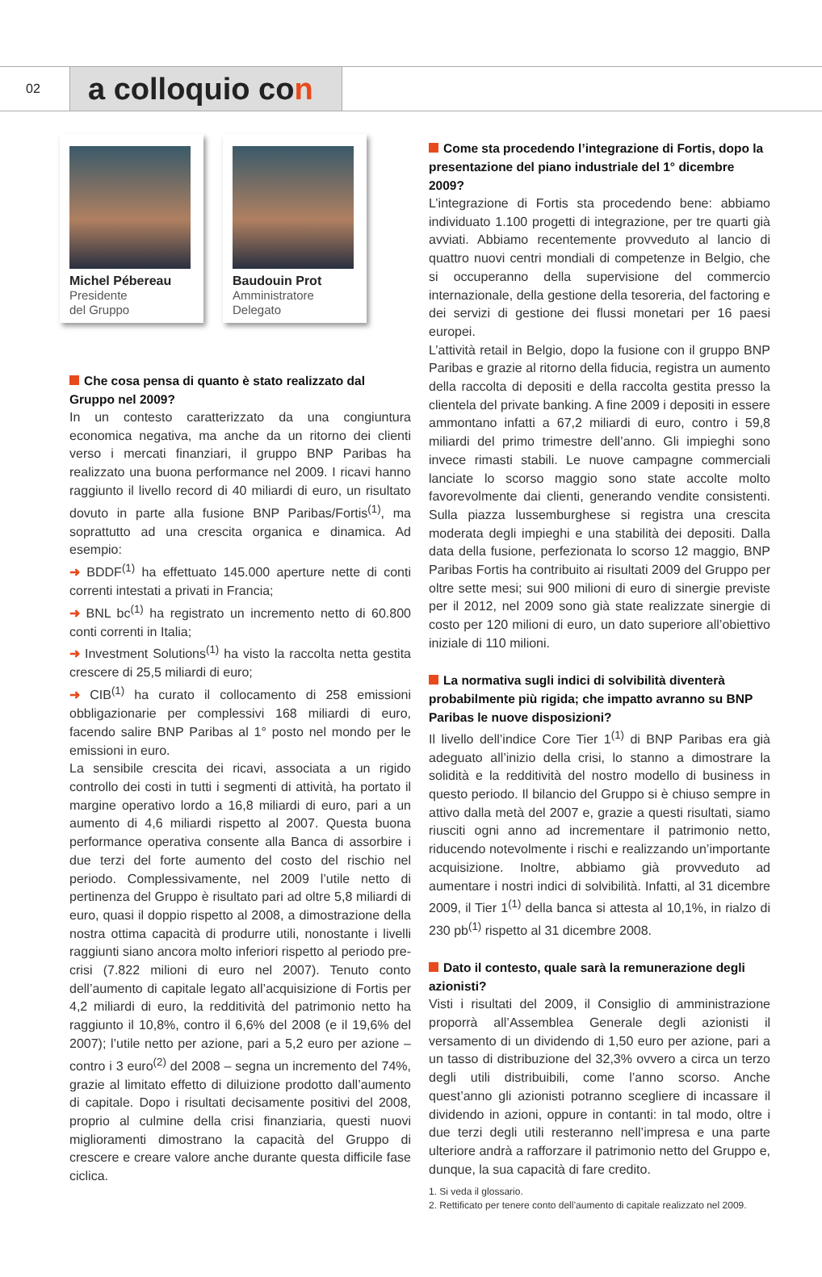02
a colloquio con
Michel Pébereau
Presidente
del Gruppo
Baudouin Prot
Amministratore
Delegato
Che cosa pensa di quanto è stato realizzato dal Gruppo nel 2009?
In un contesto caratterizzato da una congiuntura economica negativa, ma anche da un ritorno dei clienti verso i mercati finanziari, il gruppo BNP Paribas ha realizzato una buona performance nel 2009. I ricavi hanno raggiunto il livello record di 40 miliardi di euro, un risultato dovuto in parte alla fusione BNP Paribas/Fortis<sup>(1)</sup>, ma soprattutto ad una crescita organica e dinamica. Ad esempio:
➜ BDDF<sup>(1)</sup> ha effettuato 145.000 aperture nette di conti correnti intestati a privati in Francia;
➜ BNL bc<sup>(1)</sup> ha registrato un incremento netto di 60.800 conti correnti in Italia;
➜ Investment Solutions<sup>(1)</sup> ha visto la raccolta netta gestita crescere di 25,5 miliardi di euro;
➜ CIB<sup>(1)</sup> ha curato il collocamento di 258 emissioni obbligazionarie per complessivi 168 miliardi di euro, facendo salire BNP Paribas al 1° posto nel mondo per le emissioni in euro.
La sensibile crescita dei ricavi, associata a un rigido controllo dei costi in tutti i segmenti di attività, ha portato il margine operativo lordo a 16,8 miliardi di euro, pari a un aumento di 4,6 miliardi rispetto al 2007. Questa buona performance operativa consente alla Banca di assorbire i due terzi del forte aumento del costo del rischio nel periodo. Complessivamente, nel 2009 l’utile netto di pertinenza del Gruppo è risultato pari ad oltre 5,8 miliardi di euro, quasi il doppio rispetto al 2008, a dimostrazione della nostra ottima capacità di produrre utili, nonostante i livelli raggiunti siano ancora molto inferiori rispetto al periodo pre-crisi (7.822 milioni di euro nel 2007). Tenuto conto dell’aumento di capitale legato all’acquisizione di Fortis per 4,2 miliardi di euro, la redditività del patrimonio netto ha raggiunto il 10,8%, contro il 6,6% del 2008 (e il 19,6% del 2007); l’utile netto per azione, pari a 5,2 euro per azione – contro i 3 euro<sup>(2)</sup> del 2008 – segna un incremento del 74%, grazie al limitato effetto di diluizione prodotto dall’aumento di capitale. Dopo i risultati decisamente positivi del 2008, proprio al culmine della crisi finanziaria, questi nuovi miglioramenti dimostrano la capacità del Gruppo di crescere e creare valore anche durante questa difficile fase ciclica.
Come sta procedendo l’integrazione di Fortis, dopo la presentazione del piano industriale del 1° dicembre 2009?
L’integrazione di Fortis sta procedendo bene: abbiamo individuato 1.100 progetti di integrazione, per tre quarti già avviati. Abbiamo recentemente provveduto al lancio di quattro nuovi centri mondiali di competenze in Belgio, che si occuperanno della supervisione del commercio internazionale, della gestione della tesoreria, del factoring e dei servizi di gestione dei flussi monetari per 16 paesi europei.
L’attività retail in Belgio, dopo la fusione con il gruppo BNP Paribas e grazie al ritorno della fiducia, registra un aumento della raccolta di depositi e della raccolta gestita presso la clientela del private banking. A fine 2009 i depositi in essere ammontano infatti a 67,2 miliardi di euro, contro i 59,8 miliardi del primo trimestre dell’anno. Gli impieghi sono invece rimasti stabili. Le nuove campagne commerciali lanciate lo scorso maggio sono state accolte molto favorevolmente dai clienti, generando vendite consistenti. Sulla piazza lussemburghese si registra una crescita moderata degli impieghi e una stabilità dei depositi. Dalla data della fusione, perfezionata lo scorso 12 maggio, BNP Paribas Fortis ha contribuito ai risultati 2009 del Gruppo per oltre sette mesi; sui 900 milioni di euro di sinergie previste per il 2012, nel 2009 sono già state realizzate sinergie di costo per 120 milioni di euro, un dato superiore all’obiettivo iniziale di 110 milioni.
La normativa sugli indici di solvibilità diventerà probabilmente più rigida; che impatto avranno su BNP Paribas le nuove disposizioni?
Il livello dell’indice Core Tier 1<sup>(1)</sup> di BNP Paribas era già adeguato all’inizio della crisi, lo stanno a dimostrare la solidità e la redditività del nostro modello di business in questo periodo. Il bilancio del Gruppo si è chiuso sempre in attivo dalla metà del 2007 e, grazie a questi risultati, siamo riusciti ogni anno ad incrementare il patrimonio netto, riducendo notevolmente i rischi e realizzando un’importante acquisizione. Inoltre, abbiamo già provveduto ad aumentare i nostri indici di solvibilità. Infatti, al 31 dicembre 2009, il Tier 1<sup>(1)</sup> della banca si attesta al 10,1%, in rialzo di 230 pb<sup>(1)</sup> rispetto al 31 dicembre 2008.
Dato il contesto, quale sarà la remunerazione degli azionisti?
Visti i risultati del 2009, il Consiglio di amministrazione proporrà all’Assemblea Generale degli azionisti il versamento di un dividendo di 1,50 euro per azione, pari a un tasso di distribuzione del 32,3% ovvero a circa un terzo degli utili distribuibili, come l’anno scorso. Anche quest’anno gli azionisti potranno scegliere di incassare il dividendo in azioni, oppure in contanti: in tal modo, oltre i due terzi degli utili resteranno nell’impresa e una parte ulteriore andrà a rafforzare il patrimonio netto del Gruppo e, dunque, la sua capacità di fare credito.
1. Si veda il glossario.
2. Rettificato per tenere conto dell’aumento di capitale realizzato nel 2009.